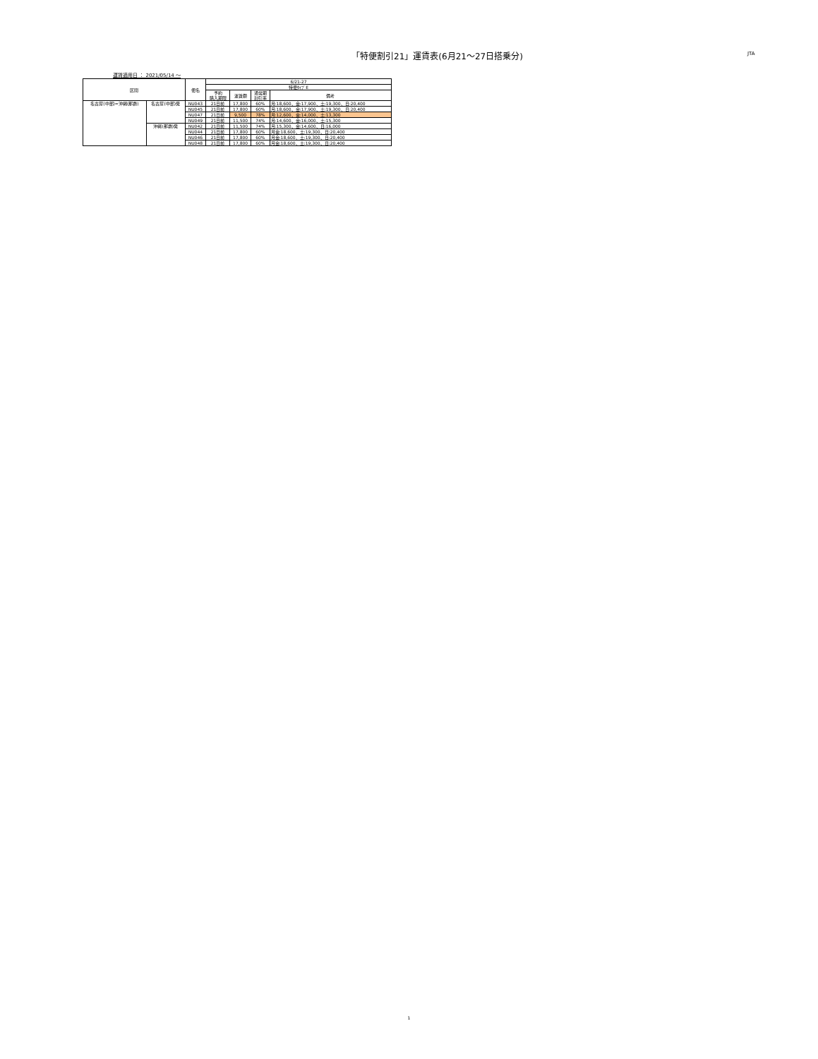「特便割引21」運賃表(6月21～27日搭乗分)
JTA
運賃適用日 ： 2021/05/14 ～
| 区間 | | 便名 | 6/21-27 | | | |
| --- | --- | --- | --- | --- | --- | --- |
| | | | 特便ﾀｲﾌﾟE | | | |
| | | | 予約 購入期限 | 運賃額 | 通常期 割引率 | 備考 |
| 名古屋(中部)=沖縄(那覇) | 名古屋(中部)発 | NU043 | 21日前 | 17,800 | 60% | 月:18,600、金:17,900、土:19,300、日:20,400 |
| | | NU045 | 21日前 | 17,800 | 60% | 月:18,600、金:17,900、土:19,300、日:20,400 |
| | | NU047 | 21日前 | 9,500 | 78% | 月:12,600、金:14,000、土:13,300 |
| | | NU049 | 21日前 | 11,500 | 74% | 月:14,600、金:16,000、土:15,300 |
| | 沖縄(那覇)発 | NU042 | 21日前 | 11,500 | 74% | 月:15,300、金:14,600、日:16,000 |
| | | NU044 | 21日前 | 17,800 | 60% | 月金:18,600、土:19,300、日:20,400 |
| | | NU046 | 21日前 | 17,800 | 60% | 月金:18,600、土:19,300、日:20,400 |
| | | NU048 | 21日前 | 17,800 | 60% | 月金:18,600、土:19,300、日:20,400 |
1